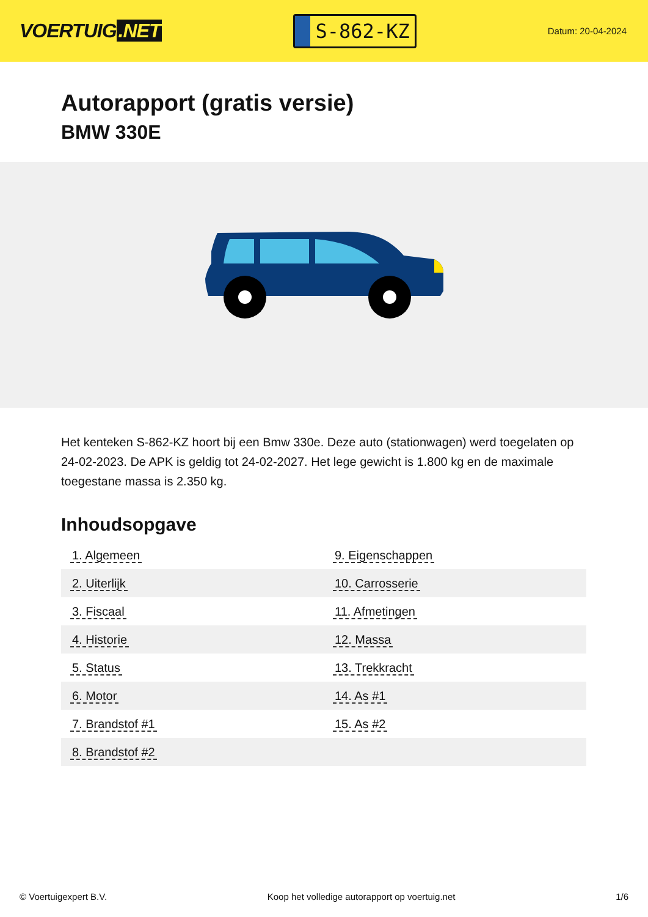VOERTUIG.NET
S-862-KZ
Datum: 20-04-2024
Autorapport (gratis versie)
BMW 330E
Het kenteken S-862-KZ hoort bij een Bmw 330e. Deze auto (stationwagen) werd toegelaten op 24-02-2023. De APK is geldig tot 24-02-2027. Het lege gewicht is 1.800 kg en de maximale toegestane massa is 2.350 kg.
Inhoudsopgave
| 1. Algemeen | 9. Eigenschappen |
| 2. Uiterlijk | 10. Carrosserie |
| 3. Fiscaal | 11. Afmetingen |
| 4. Historie | 12. Massa |
| 5. Status | 13. Trekkracht |
| 6. Motor | 14. As #1 |
| 7. Brandstof #1 | 15. As #2 |
| 8. Brandstof #2 | |
© Voertuigexpert B.V. Koop het volledige autorapport op voertuig.net 1/6